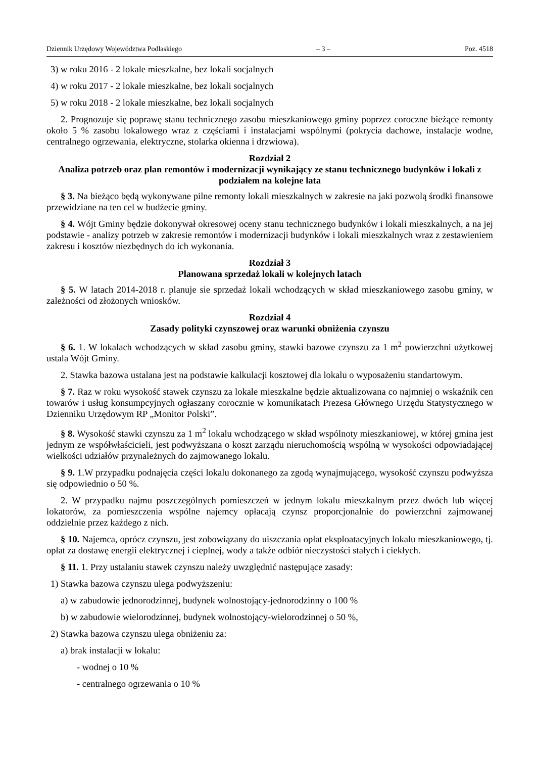Dziennik Urzędowy Województwa Podlaskiego – 3 – Poz. 4518
3) w roku 2016 - 2 lokale mieszkalne, bez lokali socjalnych
4) w roku 2017 - 2 lokale mieszkalne, bez lokali socjalnych
5) w roku 2018 - 2 lokale mieszkalne, bez lokali socjalnych
2. Prognozuje się poprawę stanu technicznego zasobu mieszkaniowego gminy poprzez coroczne bieżące remonty około 5 % zasobu lokalowego wraz z częściami i instalacjami wspólnymi (pokrycia dachowe, instalacje wodne, centralnego ogrzewania, elektryczne, stolarka okienna i drzwiowa).
Rozdział 2
Analiza potrzeb oraz plan remontów i modernizacji wynikający ze stanu technicznego budynków i lokali z podziałem na kolejne lata
§ 3. Na bieżąco będą wykonywane pilne remonty lokali mieszkalnych w zakresie na jaki pozwolą środki finansowe przewidziane na ten cel w budżecie gminy.
§ 4. Wójt Gminy będzie dokonywał okresowej oceny stanu technicznego budynków i lokali mieszkalnych, a na jej podstawie - analizy potrzeb w zakresie remontów i modernizacji budynków i lokali mieszkalnych wraz z zestawieniem zakresu i kosztów niezbędnych do ich wykonania.
Rozdział 3
Planowana sprzedaż lokali w kolejnych latach
§ 5. W latach 2014-2018 r. planuje sie sprzedaż lokali wchodzących w skład mieszkaniowego zasobu gminy, w zależności od złożonych wniosków.
Rozdział 4
Zasady polityki czynszowej oraz warunki obniżenia czynszu
§ 6. 1. W lokalach wchodzących w skład zasobu gminy, stawki bazowe czynszu za 1 m<sup>2</sup> powierzchni użytkowej ustala Wójt Gminy.
2. Stawka bazowa ustalana jest na podstawie kalkulacji kosztowej dla lokalu o wyposażeniu standartowym.
§ 7. Raz w roku wysokość stawek czynszu za lokale mieszkalne będzie aktualizowana co najmniej o wskaźnik cen towarów i usług konsumpcyjnych ogłaszany corocznie w komunikatach Prezesa Głównego Urzędu Statystycznego w Dzienniku Urzędowym RP „Monitor Polski”.
§ 8. Wysokość stawki czynszu za 1 m<sup>2</sup> lokalu wchodzącego w skład wspólnoty mieszkaniowej, w której gmina jest jednym ze współwłaścicieli, jest podwyższana o koszt zarządu nieruchomością wspólną w wysokości odpowiadającej wielkości udziałów przynależnych do zajmowanego lokalu.
§ 9. 1.W przypadku podnajęcia części lokalu dokonanego za zgodą wynajmującego, wysokość czynszu podwyższa się odpowiednio o 50 %.
2. W przypadku najmu poszczególnych pomieszczeń w jednym lokalu mieszkalnym przez dwóch lub więcej lokatorów, za pomieszczenia wspólne najemcy opłacają czynsz proporcjonalnie do powierzchni zajmowanej oddzielnie przez każdego z nich.
§ 10. Najemca, oprócz czynszu, jest zobowiązany do uiszczania opłat eksploatacyjnych lokalu mieszkaniowego, tj. opłat za dostawę energii elektrycznej i cieplnej, wody a także odbiór nieczystości stałych i ciekłych.
§ 11. 1. Przy ustalaniu stawek czynszu należy uwzględnić następujące zasady:
1) Stawka bazowa czynszu ulega podwyższeniu:
a) w zabudowie jednorodzinnej, budynek wolnostojący-jednorodzinny o 100 %
b) w zabudowie wielorodzinnej, budynek wolnostojący-wielorodzinnej o 50 %,
2) Stawka bazowa czynszu ulega obniżeniu za:
a) brak instalacji w lokalu:
- wodnej o 10 %
- centralnego ogrzewania o 10 %